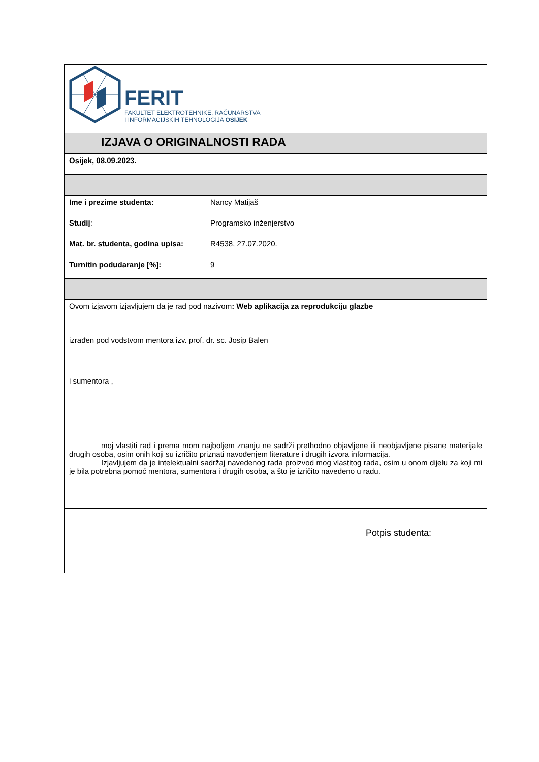| FERIT FAKULTET ELEKTROTEHNIKE, RAČUNARSTVA I INFORMACIJSKIH TEHNOLOGIJA OSIJEK | |
| IZJAVA O ORIGINALNOSTI RADA | |
| Osijek, 08.09.2023. | |
| Ime i prezime studenta: | Nancy Matijaš |
| Studij : | Programsko inženjerstvo |
| Mat. br. studenta, godina upisa: | R4538, 27.07.2020. |
| Turnitin podudaranje [%]: | 9 |
| Ovom izjavom izjavljujem da je rad pod nazivom : Web aplikacija za reprodukciju glazbe izrađen pod vodstvom mentora izv. prof. dr. sc. Josip Balen | |
| i sumentora , moj vlastiti rad i prema mom najboljem znanju ne sadrži prethodno objavljene ili neobjavljene pisane materijale drugih osoba, osim onih koji su izričito priznati navođenjem literature i drugih izvora informacija. Izjavljujem da je intelektualni sadržaj navedenog rada proizvod mog vlastitog rada, osim u onom dijelu za koji mi je bila potrebna pomoć mentora, sumentora i drugih osoba, a što je izričito navedeno u radu. | |
| Potpis studenta: | |